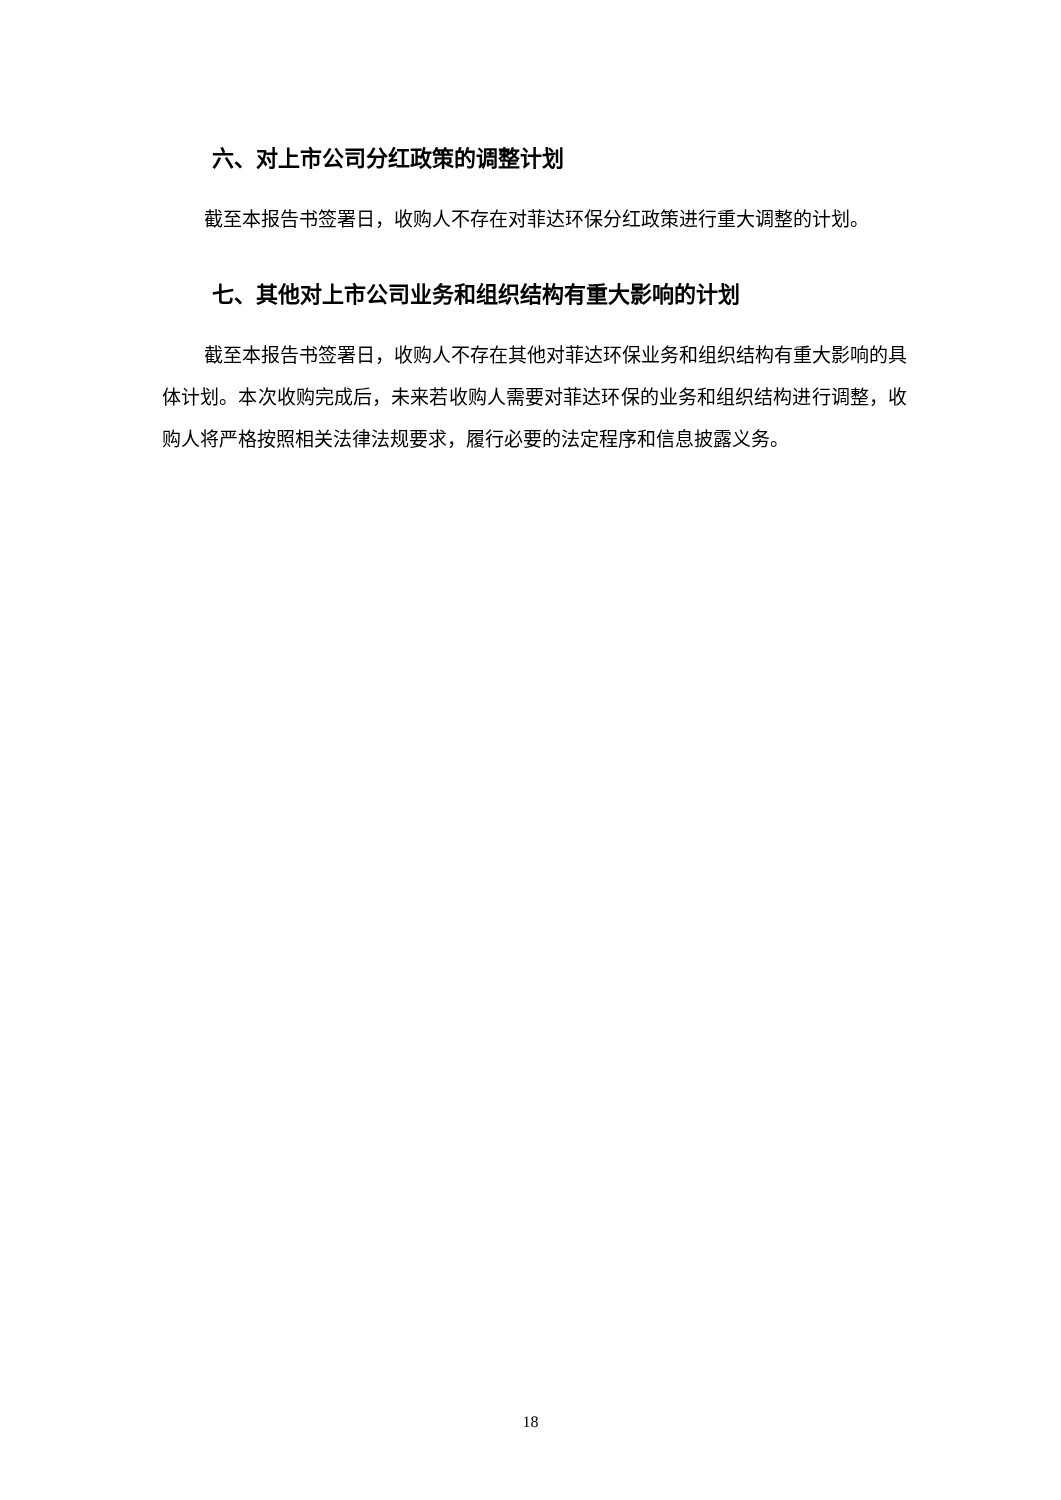六、对上市公司分红政策的调整计划
截至本报告书签署日，收购人不存在对菲达环保分红政策进行重大调整的计划。
七、其他对上市公司业务和组织结构有重大影响的计划
截至本报告书签署日，收购人不存在其他对菲达环保业务和组织结构有重大影响的具体计划。本次收购完成后，未来若收购人需要对菲达环保的业务和组织结构进行调整，收购人将严格按照相关法律法规要求，履行必要的法定程序和信息披露义务。
18